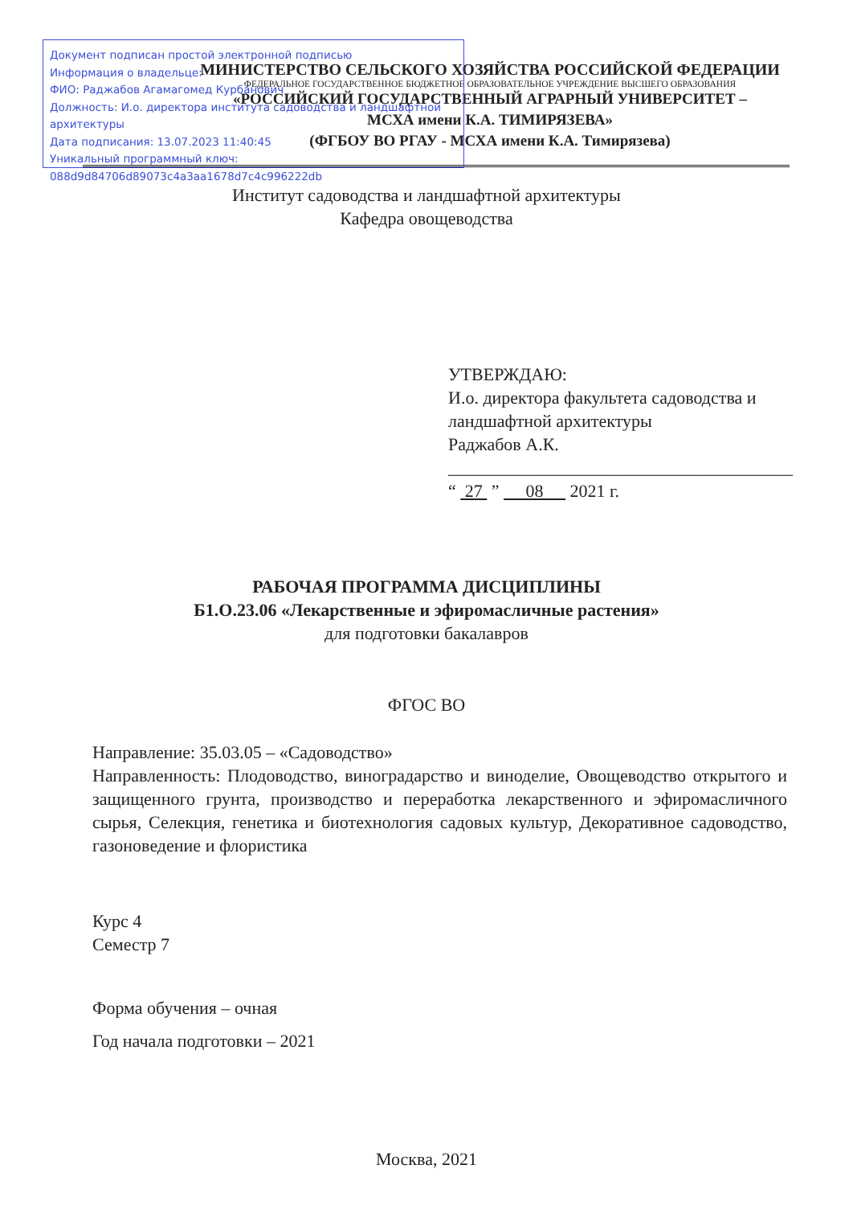Документ подписан простой электронной подписью
Информация о владельце:
ФИО: Раджабов Агамагомед Курбанович
Должность: И.о. директора института садоводства и ландшафтной архитектуры
Дата подписания: 13.07.2023 11:40:45
Уникальный программный ключ:
088d9d84706d89073c4a3aa1678d7c4c996222db
МИНИСТЕРСТВО СЕЛЬСКОГО ХОЗЯЙСТВА РОССИЙСКОЙ ФЕДЕРАЦИИ
ФЕДЕРАЛЬНОЕ ГОСУДАРСТВЕННОЕ БЮДЖЕТНОЕ ОБРАЗОВАТЕЛЬНОЕ УЧРЕЖДЕНИЕ ВЫСШЕГО ОБРАЗОВАНИЯ
«РОССИЙСКИЙ ГОСУДАРСТВЕННЫЙ АГРАРНЫЙ УНИВЕРСИТЕТ –
МСХА имени К.А. ТИМИРЯЗЕВА»
(ФГБОУ ВО РГАУ - МСХА имени К.А. Тимирязева)
Институт садоводства и ландшафтной архитектуры
Кафедра овощеводства
УТВЕРЖДАЮ:
И.о. директора факультета садоводства и
ландшафтной архитектуры
Раджабов А.К.
_______________________________________
“ 27 ” 08 2021 г.
РАБОЧАЯ ПРОГРАММА ДИСЦИПЛИНЫ
Б1.О.23.06 «Лекарственные и эфиромасличные растения»
для подготовки бакалавров
ФГОС ВО
Направление: 35.03.05 – «Садоводство»
Направленность: Плодоводство, виноградарство и виноделие, Овощеводство открытого и защищенного грунта, производство и переработка лекарственного и эфиромасличного сырья, Селекция, генетика и биотехнология садовых культур, Декоративное садоводство, газоноведение и флористика
Курс 4
Семестр 7
Форма обучения – очная
Год начала подготовки – 2021
Москва, 2021